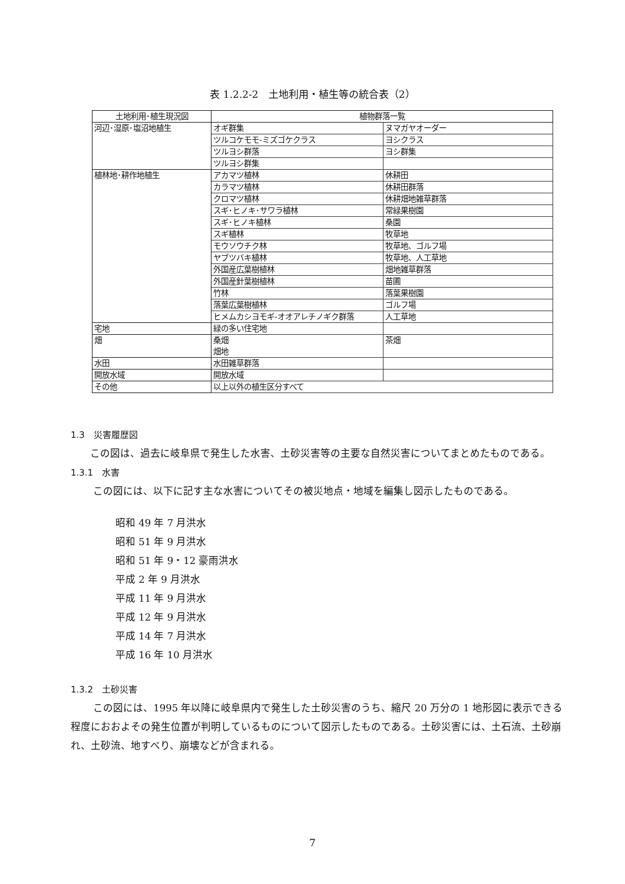表 1.2.2-2　土地利用・植生等の統合表（2）
| 土地利用･植生現況図 | 植物群落一覧 | |
| --- | --- | --- |
| 河辺･湿原･塩沼地植生 | オギ群集 | ヌマガヤオーダー |
| | ツルコケモモ-ミズゴケクラス | ヨシクラス |
| | ツルヨシ群落 | ヨシ群集 |
| | ツルヨシ群集 | |
| 植林地･耕作地植生 | アカマツ植林 | 休耕田 |
| | カラマツ植林 | 休耕田群落 |
| | クロマツ植林 | 休耕畑地雑草群落 |
| | スギ･ヒノキ･サワラ植林 | 常緑果樹園 |
| | スギ･ヒノキ植林 | 桑園 |
| | スギ植林 | 牧草地 |
| | モウソウチク林 | 牧草地、ゴルフ場 |
| | ヤブツバキ植林 | 牧草地、人工草地 |
| | 外国産広葉樹植林 | 畑地雑草群落 |
| | 外国産針葉樹植林 | 苗圃 |
| | 竹林 | 落葉果樹園 |
| | 落葉広葉樹植林 | ゴルフ場 |
| | ヒメムカシヨモギ-オオアレチノギク群落 | 人工草地 |
| 宅地 | 緑の多い住宅地 | |
| 畑 | 桑畑 畑地 | 茶畑 |
| 水田 | 水田雑草群落 | |
| 開放水域 | 開放水域 | |
| その他 | 以上以外の植生区分すべて | |
1.3　災害履歴図
この図は、過去に岐阜県で発生した水害、土砂災害等の主要な自然災害についてまとめたものである。
1.3.1　水害
この図には、以下に記す主な水害についてその被災地点・地域を編集し図示したものである。
昭和 49 年 7 月洪水
昭和 51 年 9 月洪水
昭和 51 年 9・12 豪雨洪水
平成 2 年 9 月洪水
平成 11 年 9 月洪水
平成 12 年 9 月洪水
平成 14 年 7 月洪水
平成 16 年 10 月洪水
1.3.2　土砂災害
この図には、1995 年以降に岐阜県内で発生した土砂災害のうち、縮尺 20 万分の 1 地形図に表示できる程度におおよその発生位置が判明しているものについて図示したものである。土砂災害には、土石流、土砂崩れ、土砂流、地すべり、崩壊などが含まれる。
7